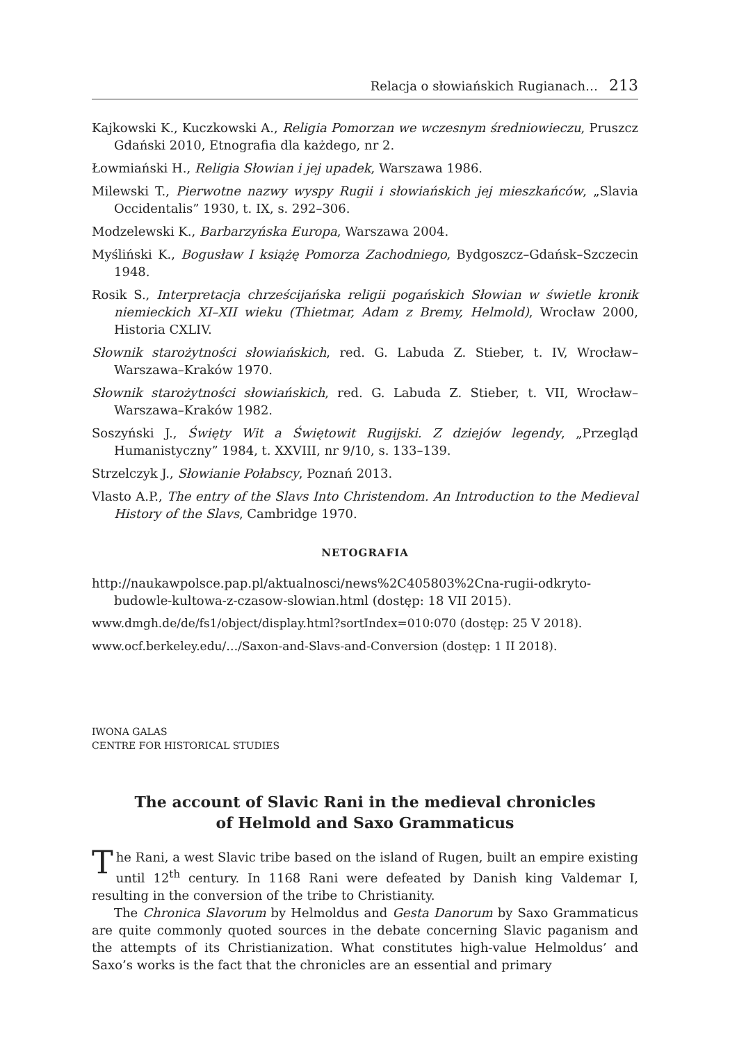Relacja o słowiańskich Rugianach… 213
Kajkowski K., Kuczkowski A., Religia Pomorzan we wczesnym średniowieczu, Pruszcz Gdański 2010, Etnografia dla każdego, nr 2.
Łowmiański H., Religia Słowian i jej upadek, Warszawa 1986.
Milewski T., Pierwotne nazwy wyspy Rugii i słowiańskich jej mieszkańców, „Slavia Occidentalis” 1930, t. IX, s. 292–306.
Modzelewski K., Barbarzyńska Europa, Warszawa 2004.
Myśliński K., Bogusław I książę Pomorza Zachodniego, Bydgoszcz–Gdańsk–Szczecin 1948.
Rosik S., Interpretacja chrześcijańska religii pogańskich Słowian w świetle kronik niemieckich XI–XII wieku (Thietmar, Adam z Bremy, Helmold), Wrocław 2000, Historia CXLIV.
Słownik starożytności słowiańskich, red. G. Labuda Z. Stieber, t. IV, Wrocław–Warszawa–Kraków 1970.
Słownik starożytności słowiańskich, red. G. Labuda Z. Stieber, t. VII, Wrocław–Warszawa–Kraków 1982.
Soszyński J., Święty Wit a Świętowit Rugijski. Z dziejów legendy, „Przegląd Humanistyczny” 1984, t. XXVIII, nr 9/10, s. 133–139.
Strzelczyk J., Słowianie Połabscy, Poznań 2013.
Vlasto A.P., The entry of the Slavs Into Christendom. An Introduction to the Medieval History of the Slavs, Cambridge 1970.
NETOGRAFIA
http://naukawpolsce.pap.pl/aktualnosci/news%2C405803%2Cna-rugii-odkryto-budowle-kultowa-z-czasow-slowian.html (dostęp: 18 VII 2015).
www.dmgh.de/de/fs1/object/display.html?sortIndex=010:070 (dostęp: 25 V 2018).
www.ocf.berkeley.edu/…/Saxon-and-Slavs-and-Conversion (dostęp: 1 II 2018).
IWONA GALAS
CENTRE FOR HISTORICAL STUDIES
The account of Slavic Rani in the medieval chronicles
of Helmold and Saxo Grammaticus
The Rani, a west Slavic tribe based on the island of Rugen, built an empire existing until 12<sup>th</sup> century. In 1168 Rani were defeated by Danish king Valdemar I, resulting in the conversion of the tribe to Christianity.
The Chronica Slavorum by Helmoldus and Gesta Danorum by Saxo Grammaticus are quite commonly quoted sources in the debate concerning Slavic paganism and the attempts of its Christianization. What constitutes high-value Helmoldus’ and Saxo’s works is the fact that the chronicles are an essential and primary